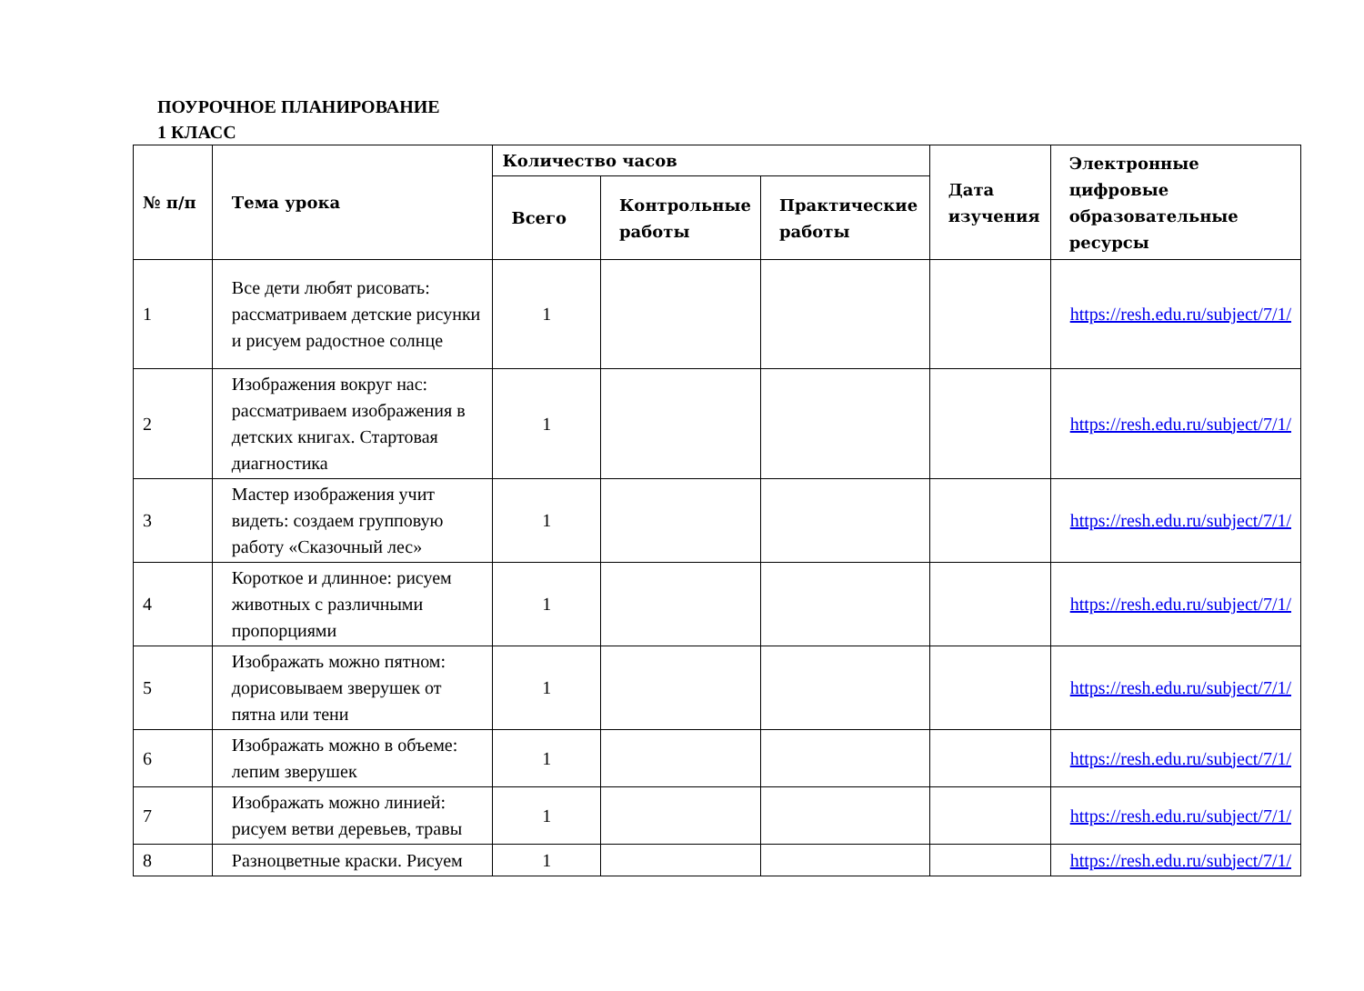ПОУРОЧНОЕ ПЛАНИРОВАНИЕ
1 КЛАСС
| № п/п | Тема урока | Количество часов | | | Дата изучения | Электронные цифровые образовательные ресурсы |
| --- | --- | --- | --- | --- | --- | --- |
| | | Всего | Контрольные работы | Практические работы | | |
| 1 | Все дети любят рисовать: рассматриваем детские рисунки и рисуем радостное солнце | 1 | | | | https://resh.edu.ru/subject/7/1/ |
| 2 | Изображения вокруг нас: рассматриваем изображения в детских книгах. Стартовая диагностика | 1 | | | | https://resh.edu.ru/subject/7/1/ |
| 3 | Мастер изображения учит видеть: создаем групповую работу «Сказочный лес» | 1 | | | | https://resh.edu.ru/subject/7/1/ |
| 4 | Короткое и длинное: рисуем животных с различными пропорциями | 1 | | | | https://resh.edu.ru/subject/7/1/ |
| 5 | Изображать можно пятном: дорисовываем зверушек от пятна или тени | 1 | | | | https://resh.edu.ru/subject/7/1/ |
| 6 | Изображать можно в объеме: лепим зверушек | 1 | | | | https://resh.edu.ru/subject/7/1/ |
| 7 | Изображать можно линией: рисуем ветви деревьев, травы | 1 | | | | https://resh.edu.ru/subject/7/1/ |
| 8 | Разноцветные краски. Рисуем | 1 | | | | https://resh.edu.ru/subject/7/1/ |